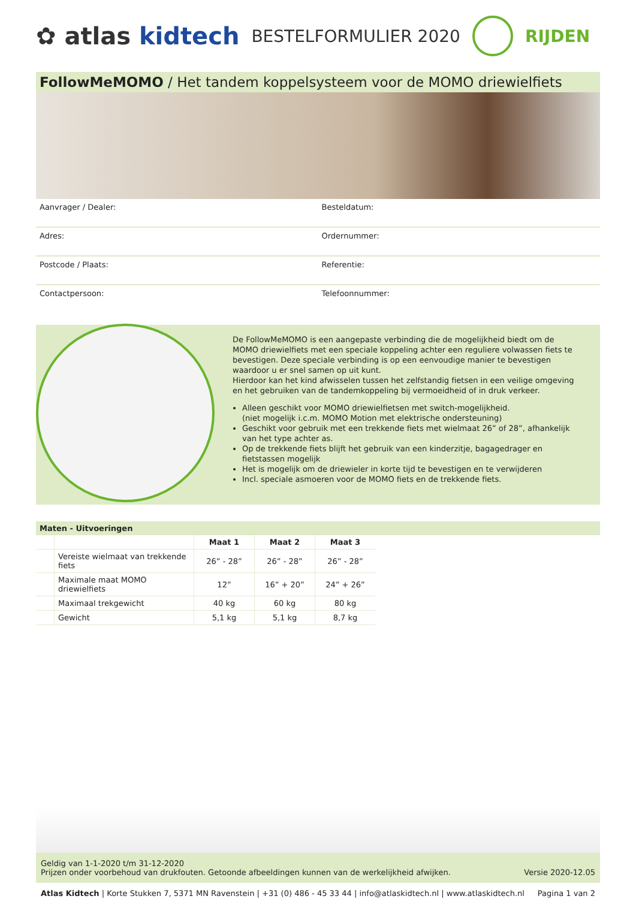✿ atlas kidtech
BESTELFORMULIER 2020 RIJDEN
FollowMeMOMO / Het tandem koppelsysteem voor de MOMO driewielfiets
Aanvrager / Dealer:
Besteldatum:
Adres:
Ordernummer:
Postcode / Plaats:
Referentie:
Contactpersoon:
Telefoonnummer:
De FollowMeMOMO is een aangepaste verbinding die de mogelijkheid biedt om de MOMO driewielfiets met een speciale koppeling achter een reguliere volwassen fiets te bevestigen. Deze speciale verbinding is op een eenvoudige manier te bevestigen waardoor u er snel samen op uit kunt.
Hierdoor kan het kind afwisselen tussen het zelfstandig fietsen in een veilige omgeving en het gebruiken van de tandemkoppeling bij vermoeidheid of in druk verkeer.
Alleen geschikt voor MOMO driewielfietsen met switch-mogelijkheid.
(niet mogelijk i.c.m. MOMO Motion met elektrische ondersteuning)
Geschikt voor gebruik met een trekkende fiets met wielmaat 26” of 28”, afhankelijk van het type achter as.
Op de trekkende fiets blijft het gebruik van een kinderzitje, bagagedrager en fietstassen mogelijk
Het is mogelijk om de driewieler in korte tijd te bevestigen en te verwijderen
Incl. speciale asmoeren voor de MOMO fiets en de trekkende fiets.
Maten - Uitvoeringen
| | | Maat 1 | Maat 2 | Maat 3 |
| | Vereiste wielmaat van trekkende fiets | 26” - 28” | 26” - 28” | 26” - 28” |
| | Maximale maat MOMO driewielfiets | 12” | 16” + 20” | 24” + 26” |
| | Maximaal trekgewicht | 40 kg | 60 kg | 80 kg |
| | Gewicht | 5,1 kg | 5,1 kg | 8,7 kg |
Geldig van 1-1-2020 t/m 31-12-2020
Prijzen onder voorbehoud van drukfouten. Getoonde afbeeldingen kunnen van de werkelijkheid afwijken.
Versie 2020-12.05
Atlas Kidtech | Korte Stukken 7, 5371 MN Ravenstein | +31 (0) 486 - 45 33 44 | info@atlaskidtech.nl | www.atlaskidtech.nl
Pagina 1 van 2